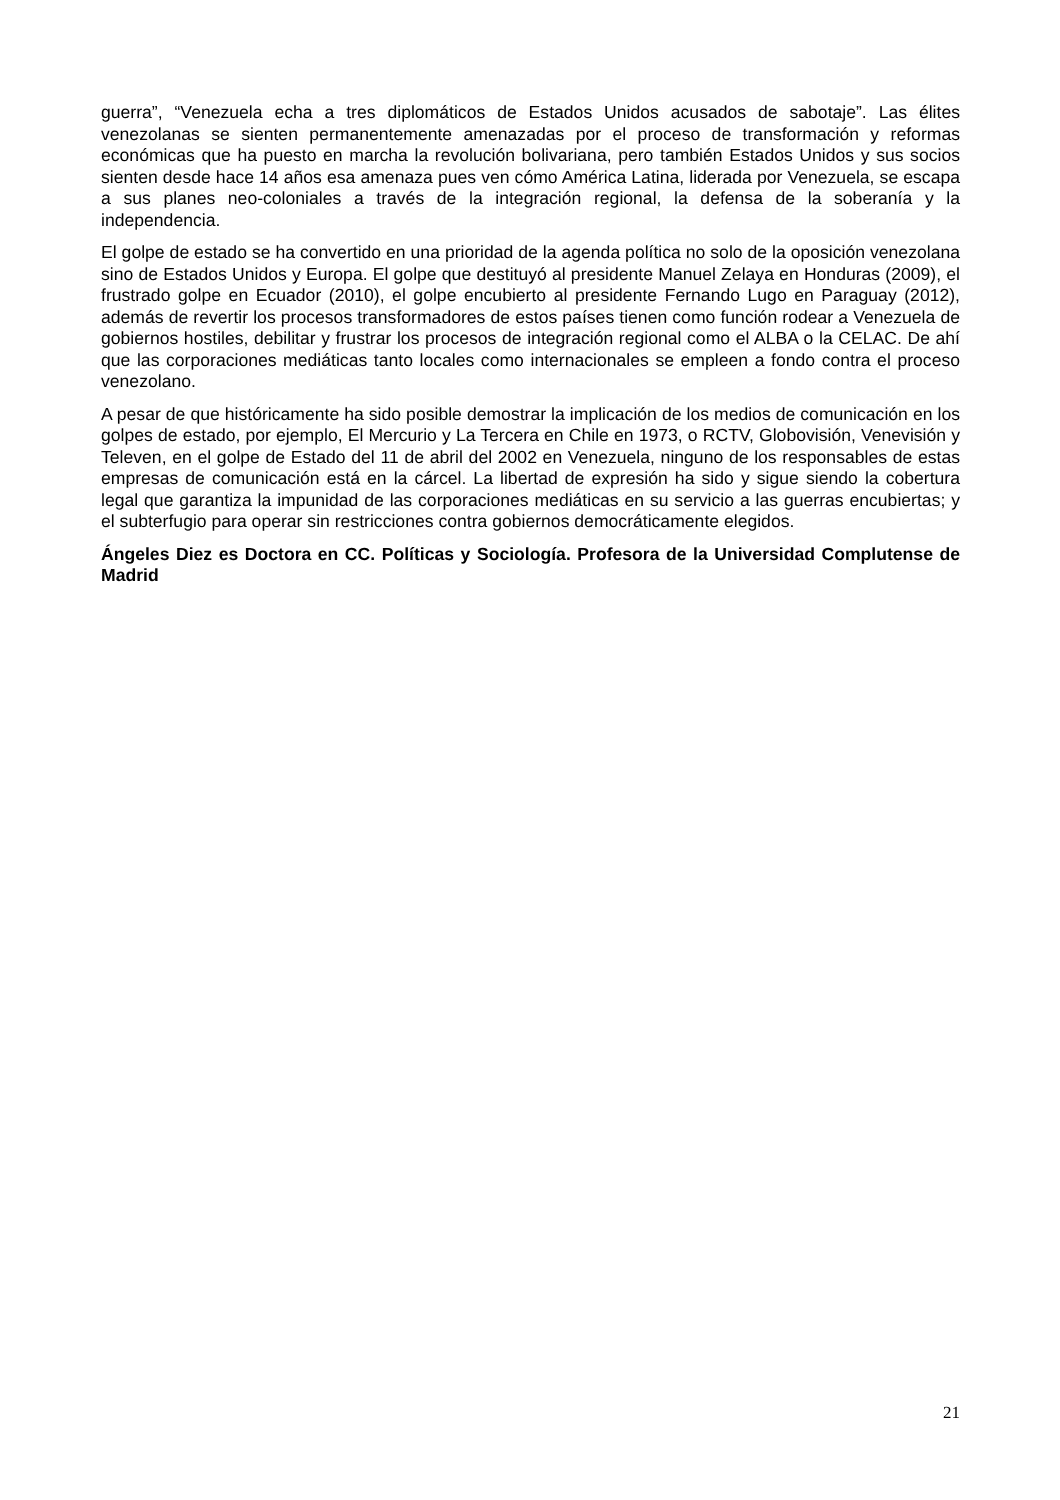guerra”, “Venezuela echa a tres diplomáticos de Estados Unidos acusados de sabotaje”. Las élites venezolanas se sienten permanentemente amenazadas por el proceso de transformación y reformas económicas que ha puesto en marcha la revolución bolivariana, pero también Estados Unidos y sus socios sienten desde hace 14 años esa amenaza pues ven cómo América Latina, liderada por Venezuela, se escapa a sus planes neo-coloniales a través de la integración regional, la defensa de la soberanía y la independencia.
El golpe de estado se ha convertido en una prioridad de la agenda política no solo de la oposición venezolana sino de Estados Unidos y Europa. El golpe que destituyó al presidente Manuel Zelaya en Honduras (2009), el frustrado golpe en Ecuador (2010), el golpe encubierto al presidente Fernando Lugo en Paraguay (2012), además de revertir los procesos transformadores de estos países tienen como función rodear a Venezuela de gobiernos hostiles, debilitar y frustrar los procesos de integración regional como el ALBA o la CELAC. De ahí que las corporaciones mediáticas tanto locales como internacionales se empleen a fondo contra el proceso venezolano.
A pesar de que históricamente ha sido posible demostrar la implicación de los medios de comunicación en los golpes de estado, por ejemplo, El Mercurio y La Tercera en Chile en 1973, o RCTV, Globovisión, Venevisión y Televen, en el golpe de Estado del 11 de abril del 2002 en Venezuela, ninguno de los responsables de estas empresas de comunicación está en la cárcel. La libertad de expresión ha sido y sigue siendo la cobertura legal que garantiza la impunidad de las corporaciones mediáticas en su servicio a las guerras encubiertas; y el subterfugio para operar sin restricciones contra gobiernos democráticamente elegidos.
Ángeles Diez es Doctora en CC. Políticas y Sociología. Profesora de la Universidad Complutense de Madrid
21